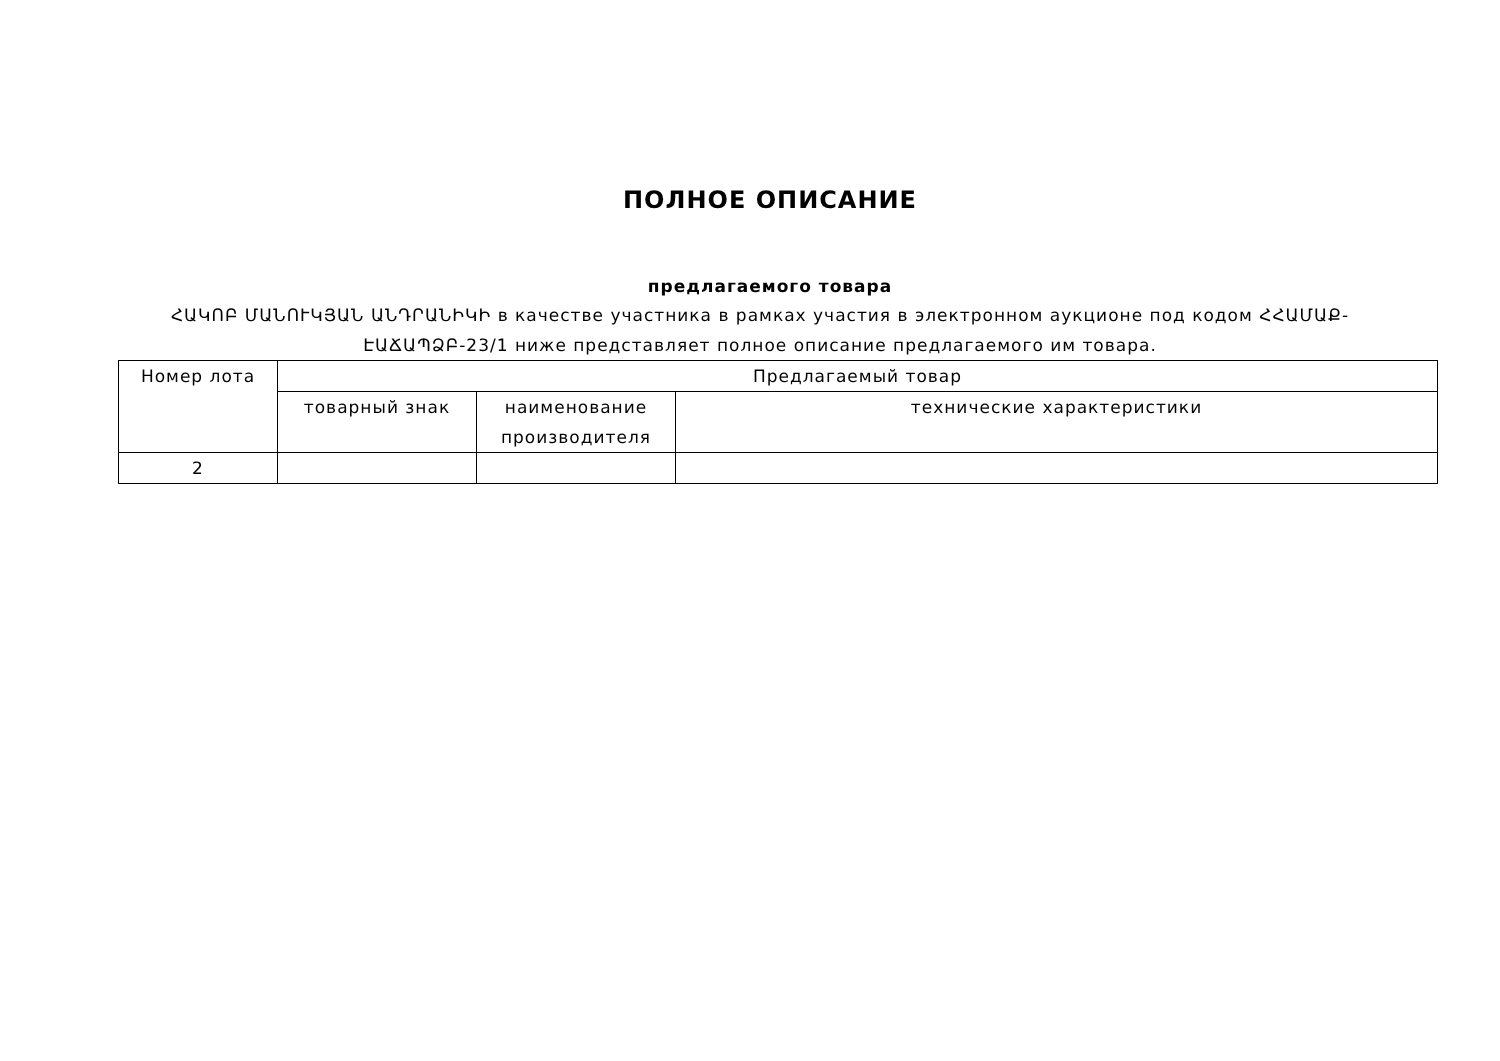ПОЛНОЕ ОПИСАНИЕ
предлагаемого товара
ՀԱԿՈԲ ՄԱՆՈՒԿՅԱՆ ԱՆԴՐԱՆԻԿԻ в качестве участника в рамках участия в электронном аукционе под кодом ՀՀԱՄԱՔ-ԷԱՃԱՊՁԲ-23/1 ниже представляет полное описание предлагаемого им товара.
| Номер лота | Предлагаемый товар | | |
| --- | --- | --- | --- |
| | товарный знак | наименование производителя | технические характеристики |
| 2 | | | |